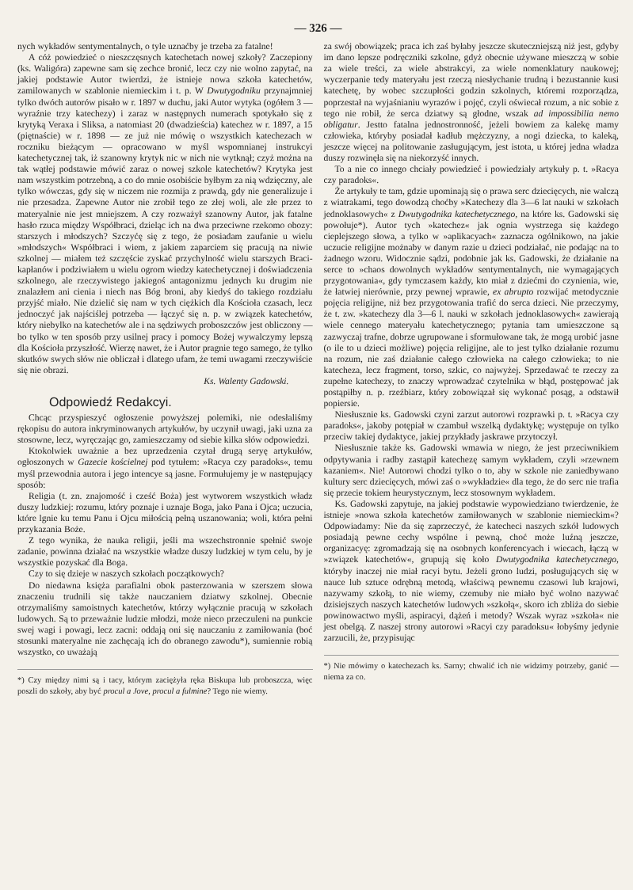— 326 —
nych wykładów sentymentalnych, o tyle uznaćby je trzeba za fatalne!
A cóż powiedzieć o nieszczęsnych katechetach nowej szkoły? Zaczepiony (ks. Waligóra) zapewne sam się zechce bronić, lecz czy nie wolno zapytać, na jakiej podstawie Autor twierdzi, że istnieje nowa szkoła katechetów, zamilowanych w szablonie niemieckim i t. p. W Dwutygodniku przynajmniej tylko dwóch autorów pisało w r. 1897 w duchu, jaki Autor wytyka (ogółem 3 — wyraźnie trzy katechezy) i zaraz w następnych numerach spotykało się z krytyką Veraxa i Sliksa, a natomiast 20 (dwadzieścia) katechez w r. 1897, a 15 (piętnaście) w r. 1898 — ze już nie mówię o wszystkich katechezach w roczniku bieżącym — opracowano w myśl wspomnianej instrukcyi katechetycznej tak, iż szanowny krytyk nic w nich nie wytknął; czyż można na tak wątłej podstawie mówić zaraz o nowej szkole katechetów? Krytyka jest nam wszystkim potrzebną, a co do mnie osobiście byłbym za nią wdzięczny, ale tylko wówczas, gdy się w niczem nie rozmija z prawdą, gdy nie generalizuje i nie przesadza. Zapewne Autor nie zrobił tego ze złej woli, ale złe przez to materyalnie nie jest mniejszem. A czy rozważył szanowny Autor, jak fatalne hasło rzuca między Współbraci, dzieląc ich na dwa przeciwne rzekomo obozy: starszych i młodszych? Szczyćę się z tego, że posiadam zaufanie u wielu »młodszych« Współbraci i wiem, z jakiem zaparciem się pracują na niwie szkolnej — miałem też szczęście zyskać przychylność wielu starszych Braci-kapłanów i podziwiałem u wielu ogrom wiedzy katechetycznej i doświadczenia szkolnego, ale rzeczywistego jakiegoś antagonizmu jednych ku drugim nie znalazłem ani cienia i niech nas Bóg broni, aby kiedyś do takiego rozdziału przyjść miało. Nie dzielić się nam w tych ciężkich dla Kościoła czasach, lecz jednoczyć jak najściślej potrzeba — łączyć się n. p. w związek katechetów, który niebylko na katechetów ale i na sędziwych proboszczów jest obliczony — bo tylko w ten sposób przy usilnej pracy i pomocy Bożej wywalczymy lepszą dla Kościoła przyszłość. Wierzę nawet, że i Autor pragnie tego samego, że tylko skutków swych słów nie obliczał i dlatego ufam, że temi uwagami rzeczywiście się nie obrazi.
Ks. Walenty Gadowski.
Odpowiedź Redakcyi.
Chcąc przyspieszyć ogłoszenie powyższej polemiki, nie odesłaliśmy rękopisu do autora inkryminowanych artykułów, by uczynił uwagi, jaki uzna za stosowne, lecz, wyręczając go, zamieszczamy od siebie kilka słów odpowiedzi.
Ktokolwiek uważnie a bez uprzedzenia czytał drugą seryę artykułów, ogłoszonych w Gazecie kościelnej pod tytułem: »Racya czy paradoks«, temu myśl przewodnia autora i jego intencye są jasne. Formułujemy je w następujący sposób:
Religia (t. zn. znajomość i cześć Boża) jest wytworem wszystkich władz duszy ludzkiej: rozumu, który poznaje i uznaje Boga, jako Pana i Ojca; uczucia, które lgnie ku temu Panu i Ojcu miłością pełną uszanowania; woli, która pełni przykazania Boże.
Z tego wynika, że nauka religii, jeśli ma wszechstronnie spełnić swoje zadanie, powinna działać na wszystkie władze duszy ludzkiej w tym celu, by je wszystkie pozyskać dla Boga.
Czy to się dzieje w naszych szkołach początkowych?
Do niedawna księża parafialni obok pasterzowania w szerszem słowa znaczeniu trudnili się także nauczaniem dziatwy szkolnej. Obecnie otrzymaliśmy samoistnych katechetów, którzy wyłącznie pracują w szkołach ludowych. Są to przeważnie ludzie młodzi, może nieco przeczuleni na punkcie swej wagi i powagi, lecz zacni: oddają oni się nauczaniu z zamiłowania (boć stosunki materyalne nie zachęcają ich do obranego zawodu*), sumiennie robią wszystko, co uważają
*) Czy między nimi są i tacy, którym zaciężyła ręka Biskupa lub proboszcza, więc poszli do szkoły, aby być procul a Jove, procul a fulmine? Tego nie wiemy.
za swój obowiązek; praca ich zaś byłaby jeszcze skuteczniejszą niż jest, gdyby im dano lepsze podręczniki szkolne, gdyż obecnie używane mieszczą w sobie za wiele treści, za wiele abstrakcyi, za wiele nomenklatury naukowej; wyczerpanie tedy materyału jest rzeczą niesłychanie trudną i bezustannie kusi katechetę, by wobec szczupłości godzin szkolnych, któremi rozporządza, poprzestał na wyjaśnianiu wyrazów i pojęć, czyli oświecał rozum, a nic sobie z tego nie robił, że serca dziatwy są głodne, wszak ad impossibilia nemo obligatur. Jestto fatalna jednostronność, jeżeli bowiem za kalekę mamy człowieka, któryby posiadał kadłub mężczyzny, a nogi dziecka, to kaleką, jeszcze więcej na politowanie zasługującym, jest istota, u której jedna władza duszy rozwinęła się na niekorzyść innych.
To a nie co innego chciały powiedzieć i powiedziały artykuły p. t. »Racya czy paradoks«.
Że artykuły te tam, gdzie upominają się o prawa serc dziecięcych, nie walczą z wiatrakami, tego dowodzą choćby »Katechezy dla 3—6 lat nauki w szkołach jednoklasowych« z Dwutygodnika katechetycznego, na które ks. Gadowski się powołuje*). Autor tych »katechez« jak ognia wystrzega się każdego cieplejszego słowa, a tylko w »aplikacyach« zaznacza ogólnikowo, na jakie uczucie religijne możnaby w danym razie u dzieci podziałać, nie podając na to żadnego wzoru. Widocznie sądzi, podobnie jak ks. Gadowski, że działanie na serce to »chaos dowolnych wykładów sentymentalnych, nie wymagających przygotowania«, gdy tymczasem każdy, kto miał z dziećmi do czynienia, wie, że łatwiej nierównie, przy pewnej wprawie, ex abrupto rozwijać metodycznie pojęcia religijne, niż bez przygotowania trafić do serca dzieci. Nie przeczymy, że t. zw. »katechezy dla 3—6 l. nauki w szkołach jednoklasowych« zawierają wiele cennego materyału katechetycznego; pytania tam umieszczone są zazwyczaj trafne, dobrze ugrupowane i sformułowane tak, że mogą urobić jasne (o ile to u dzieci możliwe) pojęcia religijne, ale to jest tylko działanie rozumu na rozum, nie zaś działanie całego człowieka na całego człowieka; to nie katecheza, lecz fragment, torso, szkic, co najwyżej. Sprzedawać te rzeczy za zupełne katechezy, to znaczy wprowadzać czytelnika w błąd, postępować jak postąpiłby n. p. rzeźbiarz, który zobowiązał się wykonać posąg, a odstawił popiersie.
Niesłusznie ks. Gadowski czyni zarzut autorowi rozprawki p. t. »Racya czy paradoks«, jakoby potępiał w czambuł wszelką dydaktykę; występuje on tylko przeciw takiej dydaktyce, jakiej przykłady jaskrawe przytoczył.
Niesłusznie także ks. Gadowski wmawia w niego, że jest przeciwnikiem odpytywania i radby zastąpił katechezę samym wykładem, czyli »rzewnem kazaniem«. Nie! Autorowi chodzi tylko o to, aby w szkole nie zaniedbywano kultury serc dziecięcych, mówi zaś o »wykładzie« dla tego, że do serc nie trafia się przecie tokiem heurystycznym, lecz stosownym wykładem.
Ks. Gadowski zapytuje, na jakiej podstawie wypowiedziano twierdzenie, że istnieje »nowa szkoła katechetów zamiłowanych w szablonie niemieckim«? Odpowiadamy: Nie da się zaprzeczyć, że katecheci naszych szkół ludowych posiadają pewne cechy wspólne i pewną, choć może luźną jeszcze, organizacyę: zgromadzają się na osobnych konferencyach i wiecach, łączą w »związek katechetów«, grupują się koło Dwutygodnika katechetycznego, któryby inaczej nie miał racyi bytu. Jeżeli grono ludzi, posługujących się w nauce lub sztuce odrębną metodą, właściwą pewnemu czasowi lub krajowi, nazywamy szkołą, to nie wiemy, czemuby nie miało być wolno nazywać dzisiejszych naszych katechetów ludowych »szkołą«, skoro ich zbliża do siebie powinowactwo myśli, aspiracyi, dążeń i metody? Wszak wyraz »szkoła« nie jest obelgą. Z naszej strony autorowi »Racyi czy paradoksu« łobyśmy jedynie zarzucili, że, przypisując
*) Nie mówimy o katechezach ks. Sarny; chwalić ich nie widzimy potrzeby, ganić — niema za co.